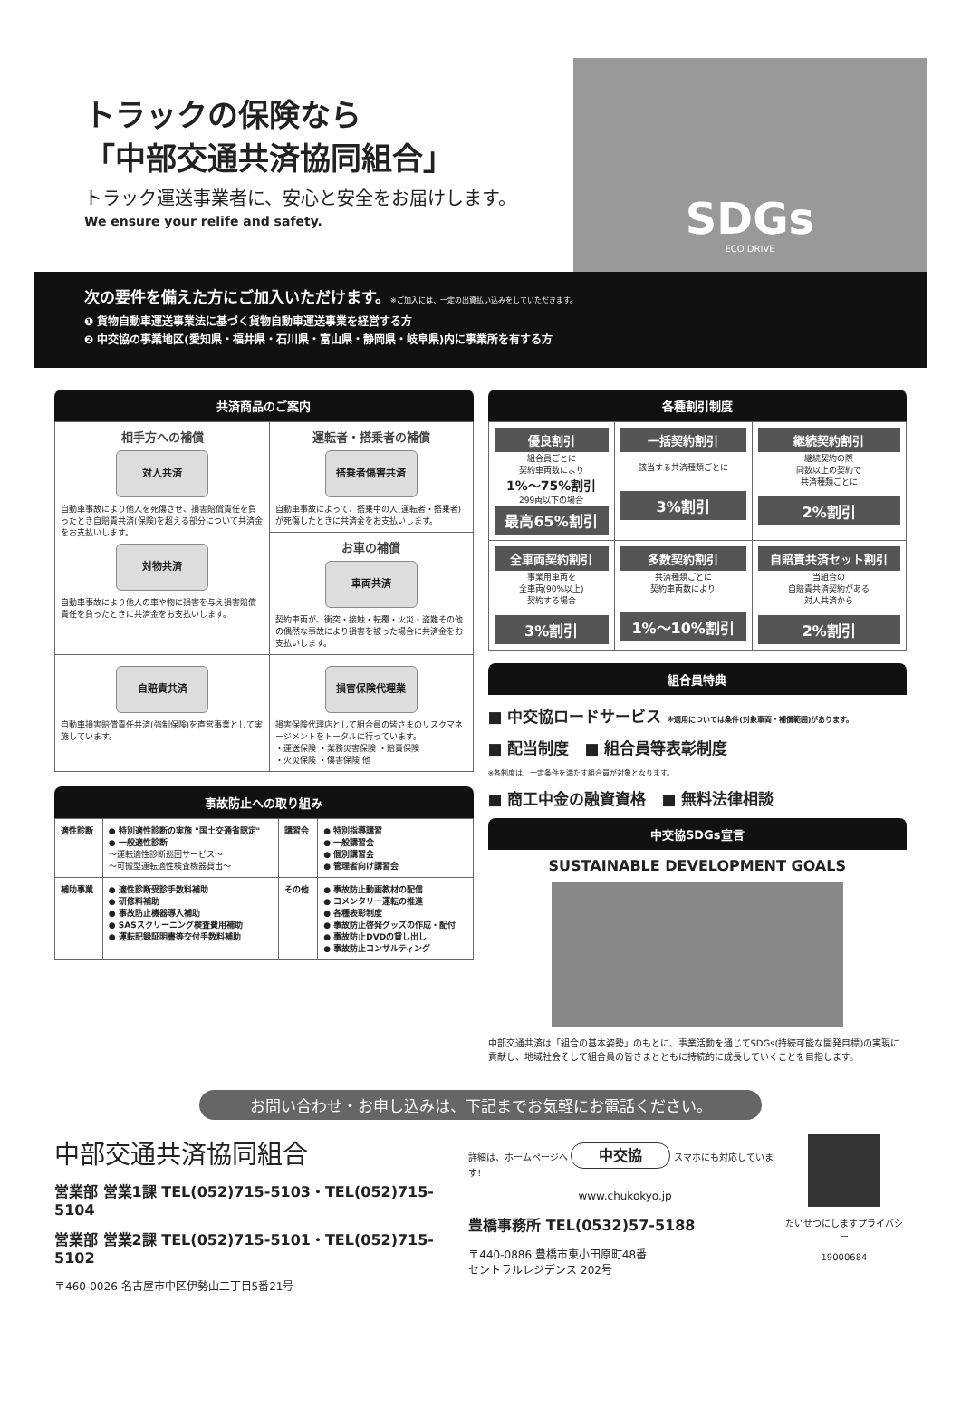トラックの保険なら
「中部交通共済協同組合」
トラック運送事業者に、安心と安全をお届けします。
We ensure your relife and safety.
SDGs
ECO DRIVE
次の要件を備えた方にご加入いただけます。※ご加入には、一定の出資払い込みをしていただきます。
❶ 貨物自動車運送事業法に基づく貨物自動車運送事業を経営する方
❷ 中交協の事業地区(愛知県・福井県・石川県・富山県・静岡県・岐阜県)内に事業所を有する方
共済商品のご案内
| 相手方への補償 対人共済 自動車事故により他人を死傷させ、損害賠償責任を負ったとき自賠責共済(保険)を超える部分について共済金をお支払いします。 対物共済 自動車事故により他人の車や物に損害を与え損害賠償責任を負ったときに共済金をお支払いします。 | 運転者・搭乗者の補償 搭乗者傷害共済 自動車事故によって、搭乗中の人(運転者・搭乗者)が死傷したときに共済金をお支払いします。 |
| | お車の補償 車両共済 契約車両が、衝突・接触・転覆・火災・盗難その他の偶然な事故により損害を被った場合に共済金をお支払いします。 |
| 自賠責共済 自動車損害賠償責任共済(強制保険)を直営事業として実施しています。 | 損害保険代理業 損害保険代理店として組合員の皆さまのリスクマネージメントをトータルに行っています。 ・運送保険 ・業務災害保険 ・賠責保険 ・火災保険 ・傷害保険 他 |
事故防止への取り組み
| 適性診断 | ● 特別適性診断の実施 "国土交通省認定" ● 一般適性診断 〜運転適性診断巡回サービス〜 〜可搬型運転適性検査機器貸出〜 | 講習会 | ● 特別指導講習 ● 一般講習会 ● 個別講習会 ● 管理者向け講習会 |
| 補助事業 | ● 適性診断受診手数料補助 ● 研修料補助 ● 事故防止機器導入補助 ● SASスクリーニング検査費用補助 ● 運転記録証明書等交付手数料補助 | その他 | ● 事故防止動画教材の配信 ● コメンタリー運転の推進 ● 各種表彰制度 ● 事故防止啓発グッズの作成・配付 ● 事故防止DVDの貸し出し ● 事故防止コンサルティング |
各種割引制度
| 優良割引 組合員ごとに 契約車両数により 1%〜75%割引 299両以下の場合 最高65%割引 | 一括契約割引 該当する共済種類ごとに 3%割引 | 継続契約割引 継続契約の際 同数以上の契約で 共済種類ごとに 2%割引 |
| 全車両契約割引 事業用車両を 全車両(90%以上) 契約する場合 3%割引 | 多数契約割引 共済種類ごとに 契約車両数により 1%〜10%割引 | 自賠責共済セット割引 当組合の 自賠責共済契約がある 対人共済から 2%割引 |
組合員特典
■ 中交協ロードサービス ※適用については条件(対象車両・補償範囲)があります。
■ 配当制度　■ 組合員等表彰制度
※各制度は、一定条件を満たす組合員が対象となります。
■ 商工中金の融資資格　■ 無料法律相談
中交協SDGs宣言
SUSTAINABLE DEVELOPMENT GOALS
中部交通共済は「組合の基本姿勢」のもとに、事業活動を通じてSDGs(持続可能な開発目標)の実現に貢献し、地域社会そして組合員の皆さまとともに持続的に成長していくことを目指します。
お問い合わせ・お申し込みは、下記までお気軽にお電話ください。
中部交通共済協同組合
営業部 営業1課 TEL(052)715-5103・TEL(052)715-5104
営業部 営業2課 TEL(052)715-5101・TEL(052)715-5102
〒460-0026 名古屋市中区伊勢山二丁目5番21号
詳細は、ホームページへ 中交協 スマホにも対応しています!
www.chukokyo.jp
豊橋事務所 TEL(0532)57-5188
〒440-0886 豊橋市東小田原町48番
セントラルレジデンス 202号
たいせつにしますプライバシー
19000684